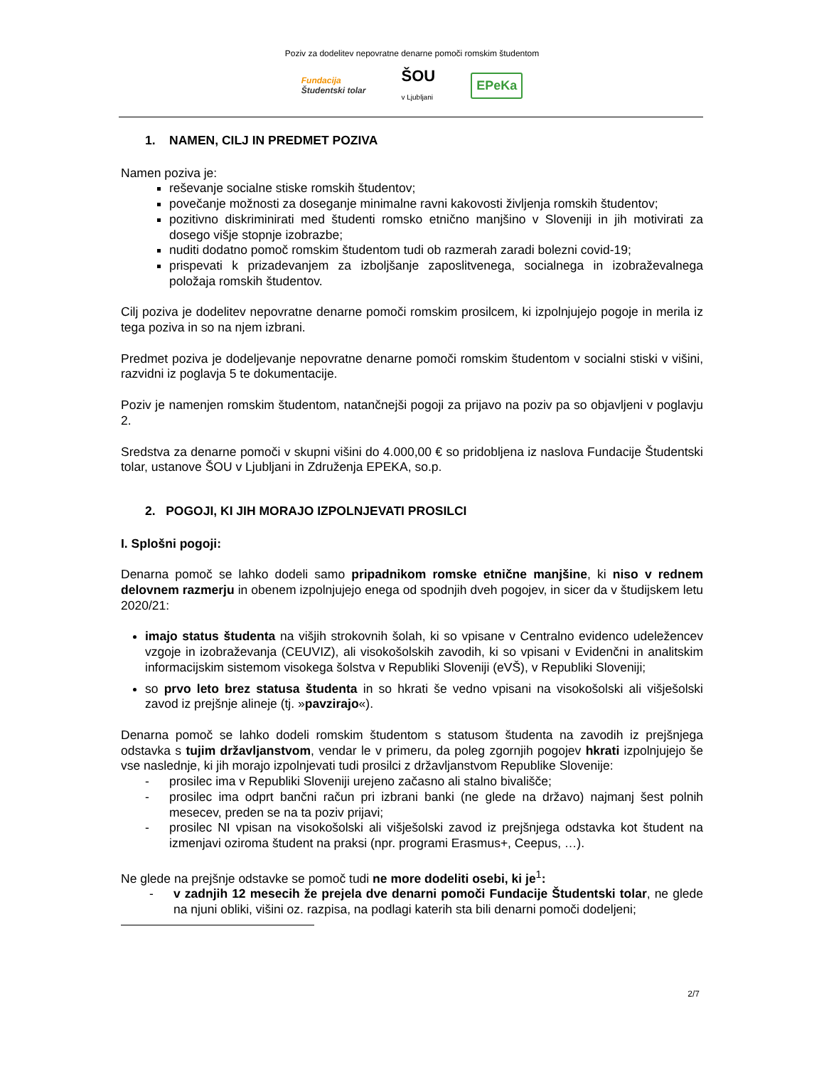Poziv za dodelitev nepovratne denarne pomoči romskim študentom
Fundacija
Študentski tolar
ŠOU
v Ljubljani
EPeKa
1. NAMEN, CILJ IN PREDMET POZIVA
Namen poziva je:
reševanje socialne stiske romskih študentov;
povečanje možnosti za doseganje minimalne ravni kakovosti življenja romskih študentov;
pozitivno diskriminirati med študenti romsko etnično manjšino v Sloveniji in jih motivirati za dosego višje stopnje izobrazbe;
nuditi dodatno pomoč romskim študentom tudi ob razmerah zaradi bolezni covid-19;
prispevati k prizadevanjem za izboljšanje zaposlitvenega, socialnega in izobraževalnega položaja romskih študentov.
Cilj poziva je dodelitev nepovratne denarne pomoči romskim prosilcem, ki izpolnjujejo pogoje in merila iz tega poziva in so na njem izbrani.
Predmet poziva je dodeljevanje nepovratne denarne pomoči romskim študentom v socialni stiski v višini, razvidni iz poglavja 5 te dokumentacije.
Poziv je namenjen romskim študentom, natančnejši pogoji za prijavo na poziv pa so objavljeni v poglavju 2.
Sredstva za denarne pomoči v skupni višini do 4.000,00 € so pridobljena iz naslova Fundacije Študentski tolar, ustanove ŠOU v Ljubljani in Združenja EPEKA, so.p.
2. POGOJI, KI JIH MORAJO IZPOLNJEVATI PROSILCI
I. Splošni pogoji:
Denarna pomoč se lahko dodeli samo pripadnikom romske etnične manjšine, ki niso v rednem delovnem razmerju in obenem izpolnjujejo enega od spodnjih dveh pogojev, in sicer da v študijskem letu 2020/21:
imajo status študenta na višjih strokovnih šolah, ki so vpisane v Centralno evidenco udeležencev vzgoje in izobraževanja (CEUVIZ), ali visokošolskih zavodih, ki so vpisani v Evidenčni in analitskim informacijskim sistemom visokega šolstva v Republiki Sloveniji (eVŠ), v Republiki Sloveniji;
so prvo leto brez statusa študenta in so hkrati še vedno vpisani na visokošolski ali višješolski zavod iz prejšnje alineje (tj. »pavzirajo«).
Denarna pomoč se lahko dodeli romskim študentom s statusom študenta na zavodih iz prejšnjega odstavka s tujim državljanstvom, vendar le v primeru, da poleg zgornjih pogojev hkrati izpolnjujejo še vse naslednje, ki jih morajo izpolnjevati tudi prosilci z državljanstvom Republike Slovenije:
- prosilec ima v Republiki Sloveniji urejeno začasno ali stalno bivališče;
- prosilec ima odprt bančni račun pri izbrani banki (ne glede na državo) najmanj šest polnih mesecev, preden se na ta poziv prijavi;
- prosilec NI vpisan na visokošolski ali višješolski zavod iz prejšnjega odstavka kot študent na izmenjavi oziroma študent na praksi (npr. programi Erasmus+, Ceepus, …).
Ne glede na prejšnje odstavke se pomoč tudi ne more dodeliti osebi, ki je<sup>1</sup>:
- v zadnjih 12 mesecih že prejela dve denarni pomoči Fundacije Študentski tolar, ne glede na njuni obliki, višini oz. razpisa, na podlagi katerih sta bili denarni pomoči dodeljeni;
2/7